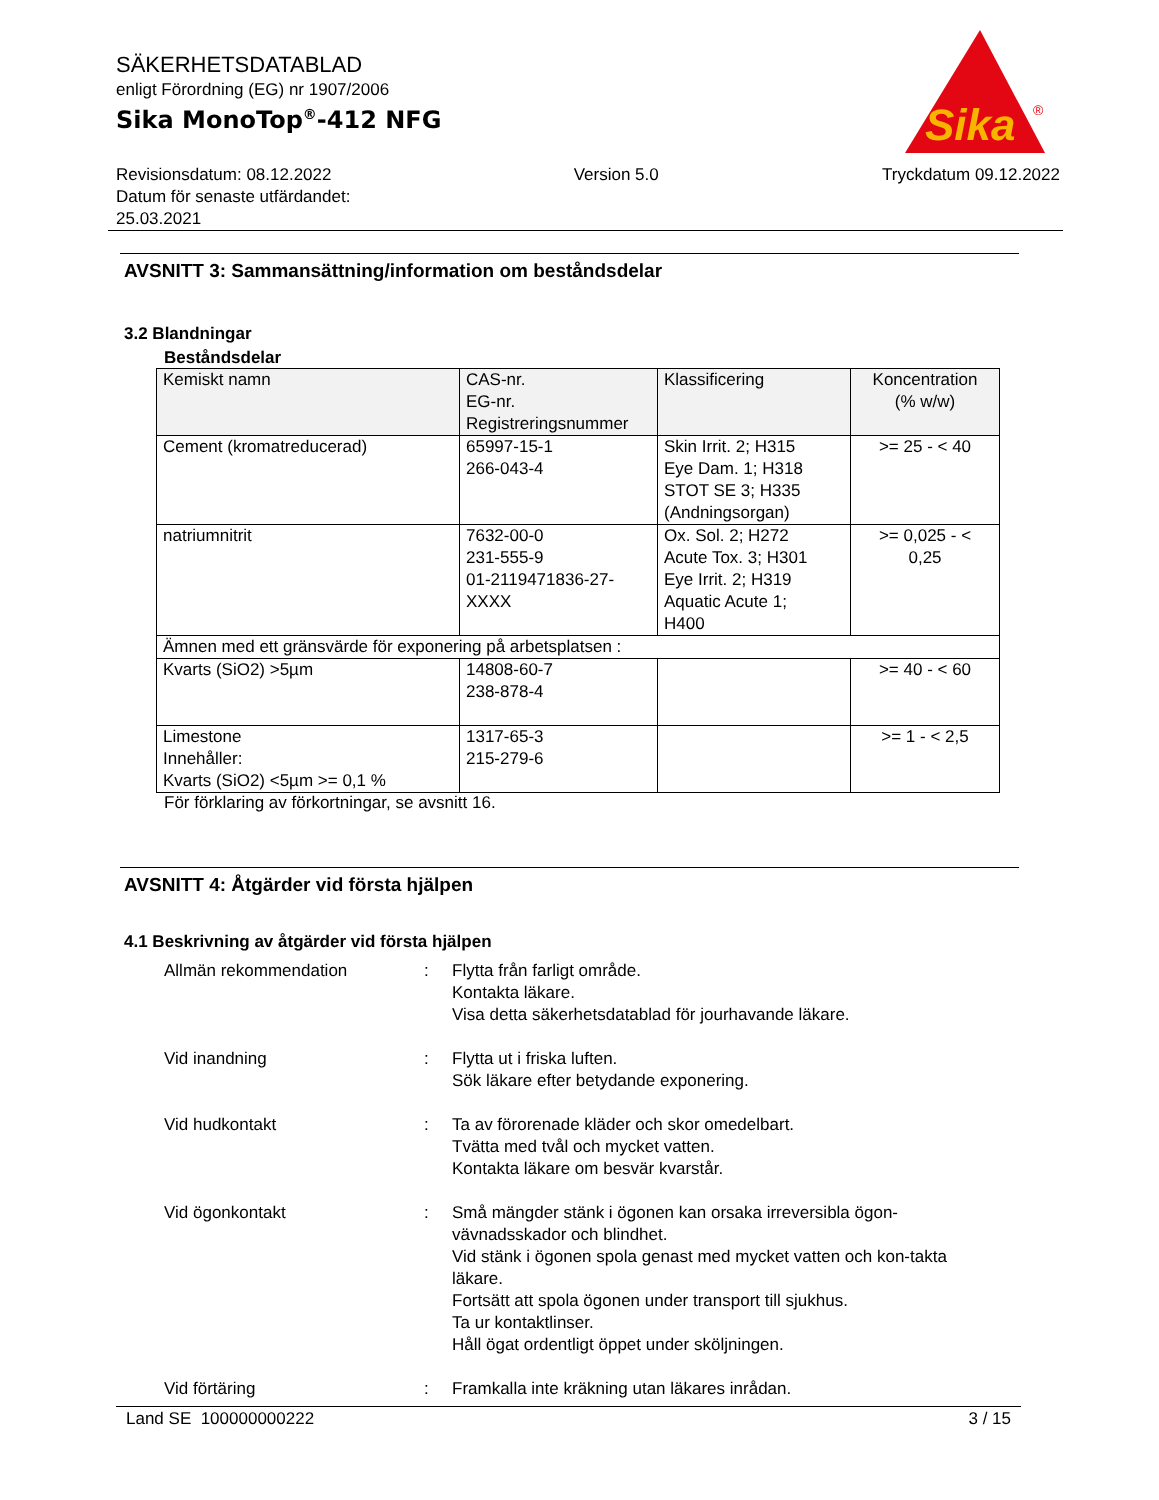Sika
®
SÄKERHETSDATABLAD
enligt Förordning (EG) nr 1907/2006
Sika MonoTop<sup>®</sup>-412 NFG
Revisionsdatum: 08.12.2022
Datum för senaste utfärdandet:
25.03.2021
Version 5.0 Tryckdatum 09.12.2022
AVSNITT 3: Sammansättning/information om beståndsdelar
3.2 Blandningar
Beståndsdelar
| Kemiskt namn | CAS-nr. EG-nr. Registreringsnummer | Klassificering | Koncentration (% w/w) |
| --- | --- | --- | --- |
| Cement (kromatreducerad) | 65997-15-1 266-043-4 | Skin Irrit. 2; H315 Eye Dam. 1; H318 STOT SE 3; H335 (Andningsorgan) | >= 25 - < 40 |
| natriumnitrit | 7632-00-0 231-555-9 01-2119471836-27- XXXX | Ox. Sol. 2; H272 Acute Tox. 3; H301 Eye Irrit. 2; H319 Aquatic Acute 1; H400 | >= 0,025 - < 0,25 |
| Ämnen med ett gränsvärde för exponering på arbetsplatsen : | | | |
| Kvarts (SiO2) >5µm | 14808-60-7 238-878-4 | | >= 40 - < 60 |
| Limestone Innehåller: Kvarts (SiO2) <5µm >= 0,1 % | 1317-65-3 215-279-6 | | >= 1 - < 2,5 |
För förklaring av förkortningar, se avsnitt 16.
AVSNITT 4: Åtgärder vid första hjälpen
4.1 Beskrivning av åtgärder vid första hjälpen
Allmän rekommendation : Flytta från farligt område.
Kontakta läkare.
Visa detta säkerhetsdatablad för jourhavande läkare.
Vid inandning : Flytta ut i friska luften.
Sök läkare efter betydande exponering.
Vid hudkontakt : Ta av förorenade kläder och skor omedelbart.
Tvätta med tvål och mycket vatten.
Kontakta läkare om besvär kvarstår.
Vid ögonkontakt : Små mängder stänk i ögonen kan orsaka irreversibla ögon-vävnadsskador och blindhet.
Vid stänk i ögonen spola genast med mycket vatten och kon-takta läkare.
Fortsätt att spola ögonen under transport till sjukhus.
Ta ur kontaktlinser.
Håll ögat ordentligt öppet under sköljningen.
Vid förtäring : Framkalla inte kräkning utan läkares inrådan.
Land SE 100000000222 3 / 15